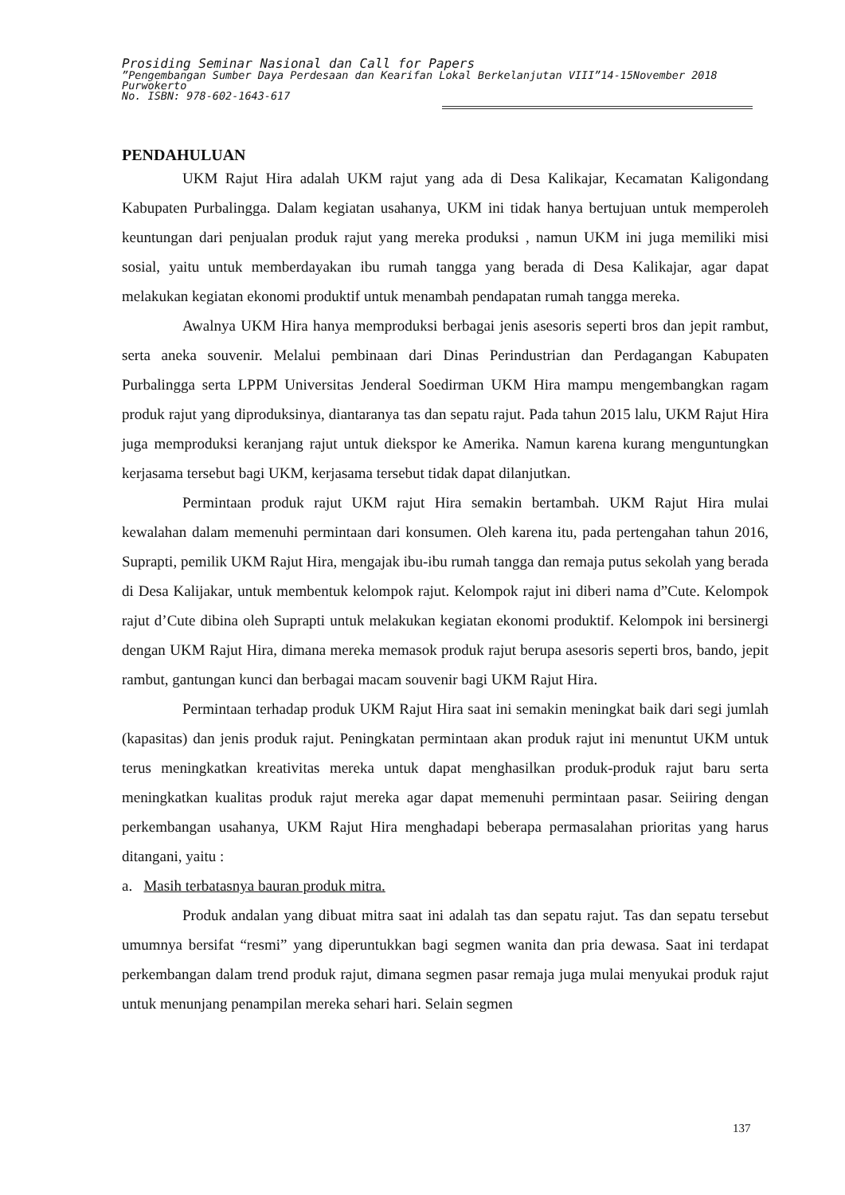Prosiding Seminar Nasional dan Call for Papers
”Pengembangan Sumber Daya Perdesaan dan Kearifan Lokal Berkelanjutan VIII”14-15November 2018
Purwokerto
No. ISBN: 978-602-1643-617
PENDAHULUAN
UKM Rajut Hira adalah UKM rajut yang ada di Desa Kalikajar, Kecamatan Kaligondang Kabupaten Purbalingga. Dalam kegiatan usahanya, UKM ini tidak hanya bertujuan untuk memperoleh keuntungan dari penjualan produk rajut yang mereka produksi , namun UKM ini juga memiliki misi sosial, yaitu untuk memberdayakan ibu rumah tangga yang berada di Desa Kalikajar, agar dapat melakukan kegiatan ekonomi produktif untuk menambah pendapatan rumah tangga mereka.
Awalnya UKM Hira hanya memproduksi berbagai jenis asesoris seperti bros dan jepit rambut, serta aneka souvenir. Melalui pembinaan dari Dinas Perindustrian dan Perdagangan Kabupaten Purbalingga serta LPPM Universitas Jenderal Soedirman UKM Hira mampu mengembangkan ragam produk rajut yang diproduksinya, diantaranya tas dan sepatu rajut. Pada tahun 2015 lalu, UKM Rajut Hira juga memproduksi keranjang rajut untuk diekspor ke Amerika. Namun karena kurang menguntungkan kerjasama tersebut bagi UKM, kerjasama tersebut tidak dapat dilanjutkan.
Permintaan produk rajut UKM rajut Hira semakin bertambah. UKM Rajut Hira mulai kewalahan dalam memenuhi permintaan dari konsumen. Oleh karena itu, pada pertengahan tahun 2016, Suprapti, pemilik UKM Rajut Hira, mengajak ibu-ibu rumah tangga dan remaja putus sekolah yang berada di Desa Kalijakar, untuk membentuk kelompok rajut. Kelompok rajut ini diberi nama d”Cute. Kelompok rajut d’Cute dibina oleh Suprapti untuk melakukan kegiatan ekonomi produktif. Kelompok ini bersinergi dengan UKM Rajut Hira, dimana mereka memasok produk rajut berupa asesoris seperti bros, bando, jepit rambut, gantungan kunci dan berbagai macam souvenir bagi UKM Rajut Hira.
Permintaan terhadap produk UKM Rajut Hira saat ini semakin meningkat baik dari segi jumlah (kapasitas) dan jenis produk rajut. Peningkatan permintaan akan produk rajut ini menuntut UKM untuk terus meningkatkan kreativitas mereka untuk dapat menghasilkan produk-produk rajut baru serta meningkatkan kualitas produk rajut mereka agar dapat memenuhi permintaan pasar. Seiiring dengan perkembangan usahanya, UKM Rajut Hira menghadapi beberapa permasalahan prioritas yang harus ditangani, yaitu :
a. Masih terbatasnya bauran produk mitra.
Produk andalan yang dibuat mitra saat ini adalah tas dan sepatu rajut. Tas dan sepatu tersebut umumnya bersifat “resmi” yang diperuntukkan bagi segmen wanita dan pria dewasa. Saat ini terdapat perkembangan dalam trend produk rajut, dimana segmen pasar remaja juga mulai menyukai produk rajut untuk menunjang penampilan mereka sehari hari. Selain segmen
137